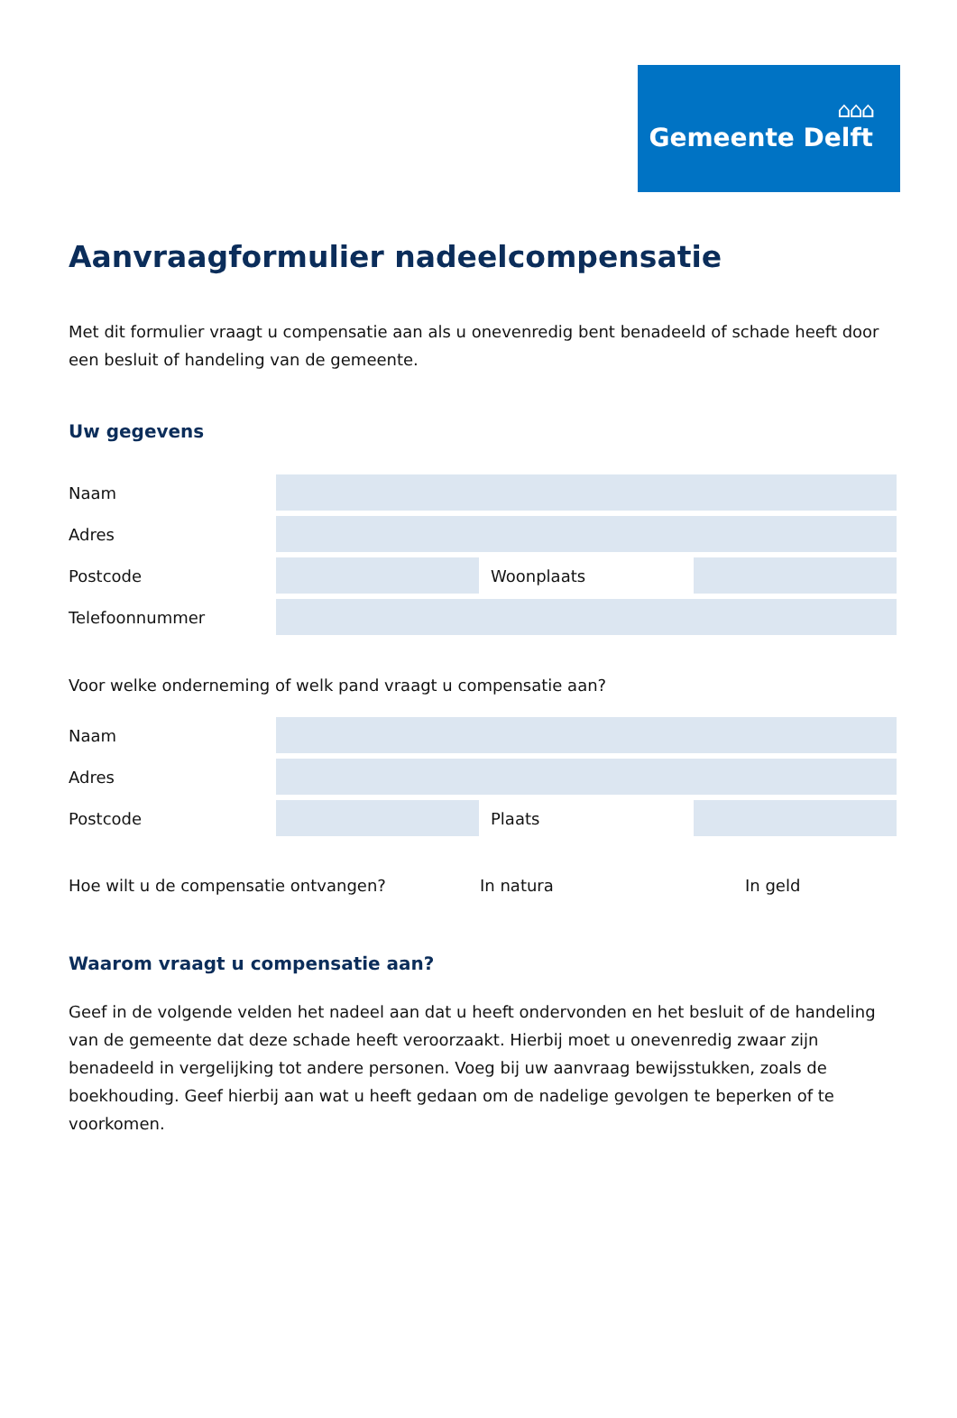⌂⌂⌂
Gemeente Delft
Aanvraagformulier nadeelcompensatie
Met dit formulier vraagt u compensatie aan als u onevenredig bent benadeeld of schade heeft door een besluit of handeling van de gemeente.
Uw gegevens
Naam
Adres
Postcode Woonplaats
Telefoonnummer
Voor welke onderneming of welk pand vraagt u compensatie aan?
Naam
Adres
Postcode Plaats
Hoe wilt u de compensatie ontvangen? In natura In geld
Waarom vraagt u compensatie aan?
Geef in de volgende velden het nadeel aan dat u heeft ondervonden en het besluit of de handeling van de gemeente dat deze schade heeft veroorzaakt. Hierbij moet u onevenredig zwaar zijn benadeeld in vergelijking tot andere personen. Voeg bij uw aanvraag bewijsstukken, zoals de boekhouding. Geef hierbij aan wat u heeft gedaan om de nadelige gevolgen te beperken of te voorkomen.